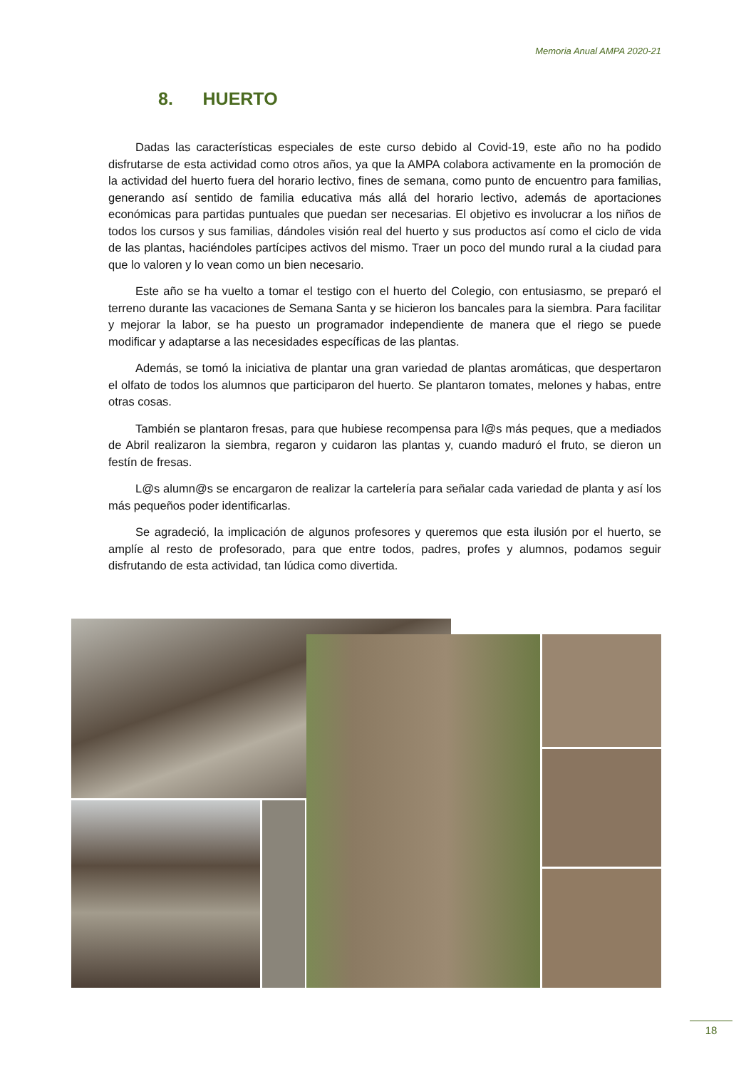Memoria Anual AMPA 2020-21
8. HUERTO
Dadas las características especiales de este curso debido al Covid-19, este año no ha podido disfrutarse de esta actividad como otros años, ya que la AMPA colabora activamente en la promoción de la actividad del huerto fuera del horario lectivo, fines de semana, como punto de encuentro para familias, generando así sentido de familia educativa más allá del horario lectivo, además de aportaciones económicas para partidas puntuales que puedan ser necesarias. El objetivo es involucrar a los niños de todos los cursos y sus familias, dándoles visión real del huerto y sus productos así como el ciclo de vida de las plantas, haciéndoles partícipes activos del mismo. Traer un poco del mundo rural a la ciudad para que lo valoren y lo vean como un bien necesario.
Este año se ha vuelto a tomar el testigo con el huerto del Colegio, con entusiasmo, se preparó el terreno durante las vacaciones de Semana Santa y se hicieron los bancales para la siembra. Para facilitar y mejorar la labor, se ha puesto un programador independiente de manera que el riego se puede modificar y adaptarse a las necesidades específicas de las plantas.
Además, se tomó la iniciativa de plantar una gran variedad de plantas aromáticas, que despertaron el olfato de todos los alumnos que participaron del huerto. Se plantaron tomates, melones y habas, entre otras cosas.
También se plantaron fresas, para que hubiese recompensa para l@s más peques, que a mediados de Abril realizaron la siembra, regaron y cuidaron las plantas y, cuando maduró el fruto, se dieron un festín de fresas.
L@s alumn@s se encargaron de realizar la cartelería para señalar cada variedad de planta y así los más pequeños poder identificarlas.
Se agradeció, la implicación de algunos profesores y queremos que esta ilusión por el huerto, se amplíe al resto de profesorado, para que entre todos, padres, profes y alumnos, podamos seguir disfrutando de esta actividad, tan lúdica como divertida.
18